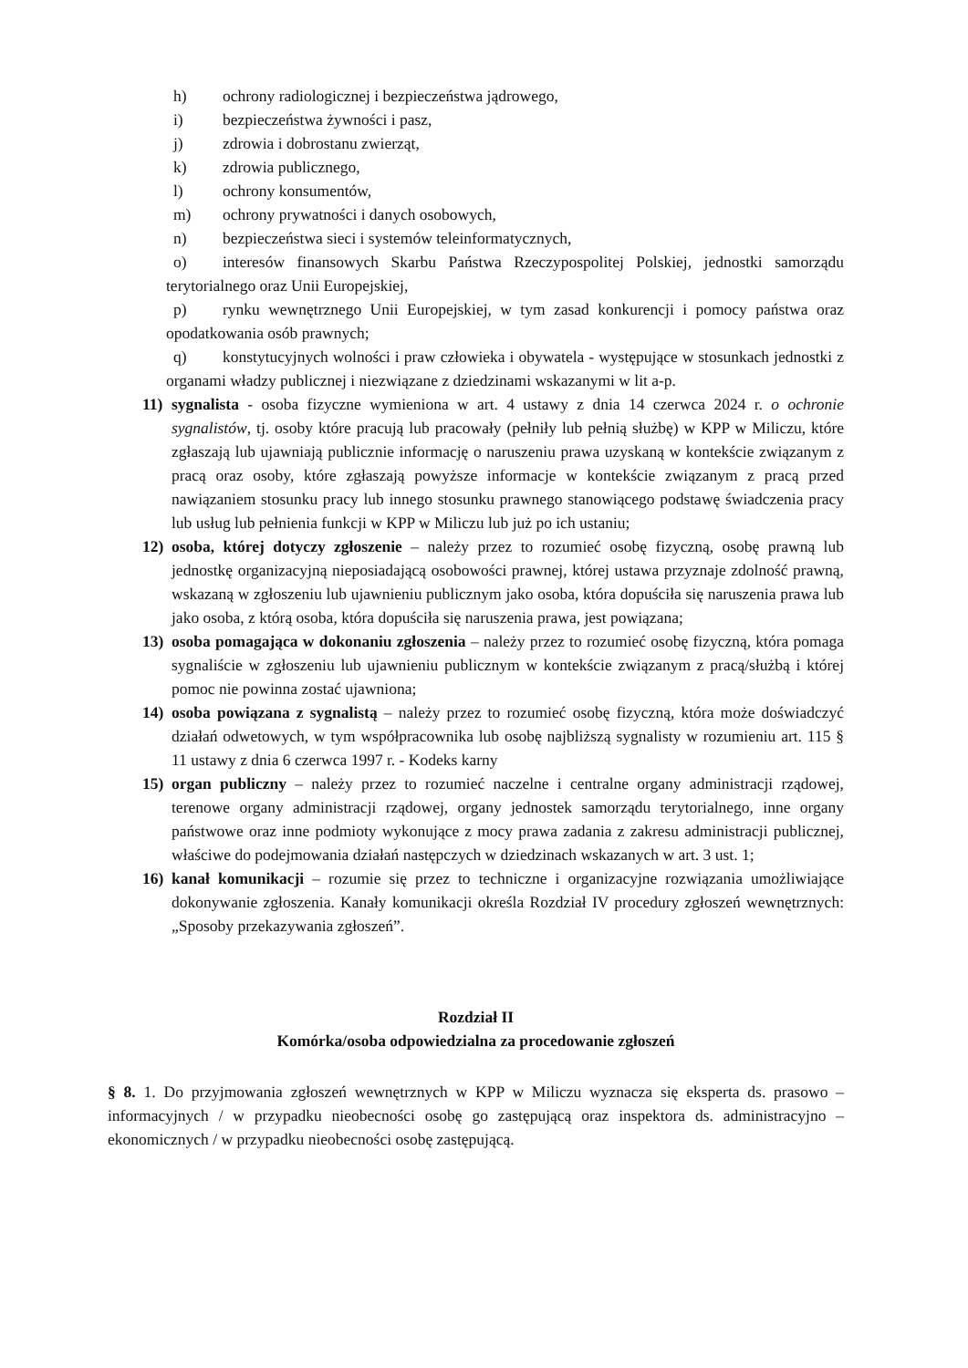h) ochrony radiologicznej i bezpieczeństwa jądrowego,
i) bezpieczeństwa żywności i pasz,
j) zdrowia i dobrostanu zwierząt,
k) zdrowia publicznego,
l) ochrony konsumentów,
m) ochrony prywatności i danych osobowych,
n) bezpieczeństwa sieci i systemów teleinformatycznych,
o) interesów finansowych Skarbu Państwa Rzeczypospolitej Polskiej, jednostki samorządu terytorialnego oraz Unii Europejskiej,
p) rynku wewnętrznego Unii Europejskiej, w tym zasad konkurencji i pomocy państwa oraz opodatkowania osób prawnych;
q) konstytucyjnych wolności i praw człowieka i obywatela - występujące w stosunkach jednostki z organami władzy publicznej i niezwiązane z dziedzinami wskazanymi w lit a-p.
11) sygnalista - osoba fizyczne wymieniona w art. 4 ustawy z dnia 14 czerwca 2024 r. o ochronie sygnalistów, tj. osoby które pracują lub pracowały (pełniły lub pełnią służbę) w KPP w Miliczu, które zgłaszają lub ujawniają publicznie informację o naruszeniu prawa uzyskaną w kontekście związanym z pracą oraz osoby, które zgłaszają powyższe informacje w kontekście związanym z pracą przed nawiązaniem stosunku pracy lub innego stosunku prawnego stanowiącego podstawę świadczenia pracy lub usług lub pełnienia funkcji w KPP w Miliczu lub już po ich ustaniu;
12) osoba, której dotyczy zgłoszenie – należy przez to rozumieć osobę fizyczną, osobę prawną lub jednostkę organizacyjną nieposiadającą osobowości prawnej, której ustawa przyznaje zdolność prawną, wskazaną w zgłoszeniu lub ujawnieniu publicznym jako osoba, która dopuściła się naruszenia prawa lub jako osoba, z którą osoba, która dopuściła się naruszenia prawa, jest powiązana;
13) osoba pomagająca w dokonaniu zgłoszenia – należy przez to rozumieć osobę fizyczną, która pomaga sygnaliście w zgłoszeniu lub ujawnieniu publicznym w kontekście związanym z pracą/służbą i której pomoc nie powinna zostać ujawniona;
14) osoba powiązana z sygnalistą – należy przez to rozumieć osobę fizyczną, która może doświadczyć działań odwetowych, w tym współpracownika lub osobę najbliższą sygnalisty w rozumieniu art. 115 § 11 ustawy z dnia 6 czerwca 1997 r. - Kodeks karny
15) organ publiczny – należy przez to rozumieć naczelne i centralne organy administracji rządowej, terenowe organy administracji rządowej, organy jednostek samorządu terytorialnego, inne organy państwowe oraz inne podmioty wykonujące z mocy prawa zadania z zakresu administracji publicznej, właściwe do podejmowania działań następczych w dziedzinach wskazanych w art. 3 ust. 1;
16) kanał komunikacji – rozumie się przez to techniczne i organizacyjne rozwiązania umożliwiające dokonywanie zgłoszenia. Kanały komunikacji określa Rozdział IV procedury zgłoszeń wewnętrznych: „Sposoby przekazywania zgłoszeń”.
Rozdział II
Komórka/osoba odpowiedzialna za procedowanie zgłoszeń
§ 8. 1. Do przyjmowania zgłoszeń wewnętrznych w KPP w Miliczu wyznacza się eksperta ds. prasowo – informacyjnych / w przypadku nieobecności osobę go zastępującą oraz inspektora ds. administracyjno – ekonomicznych / w przypadku nieobecności osobę zastępującą.